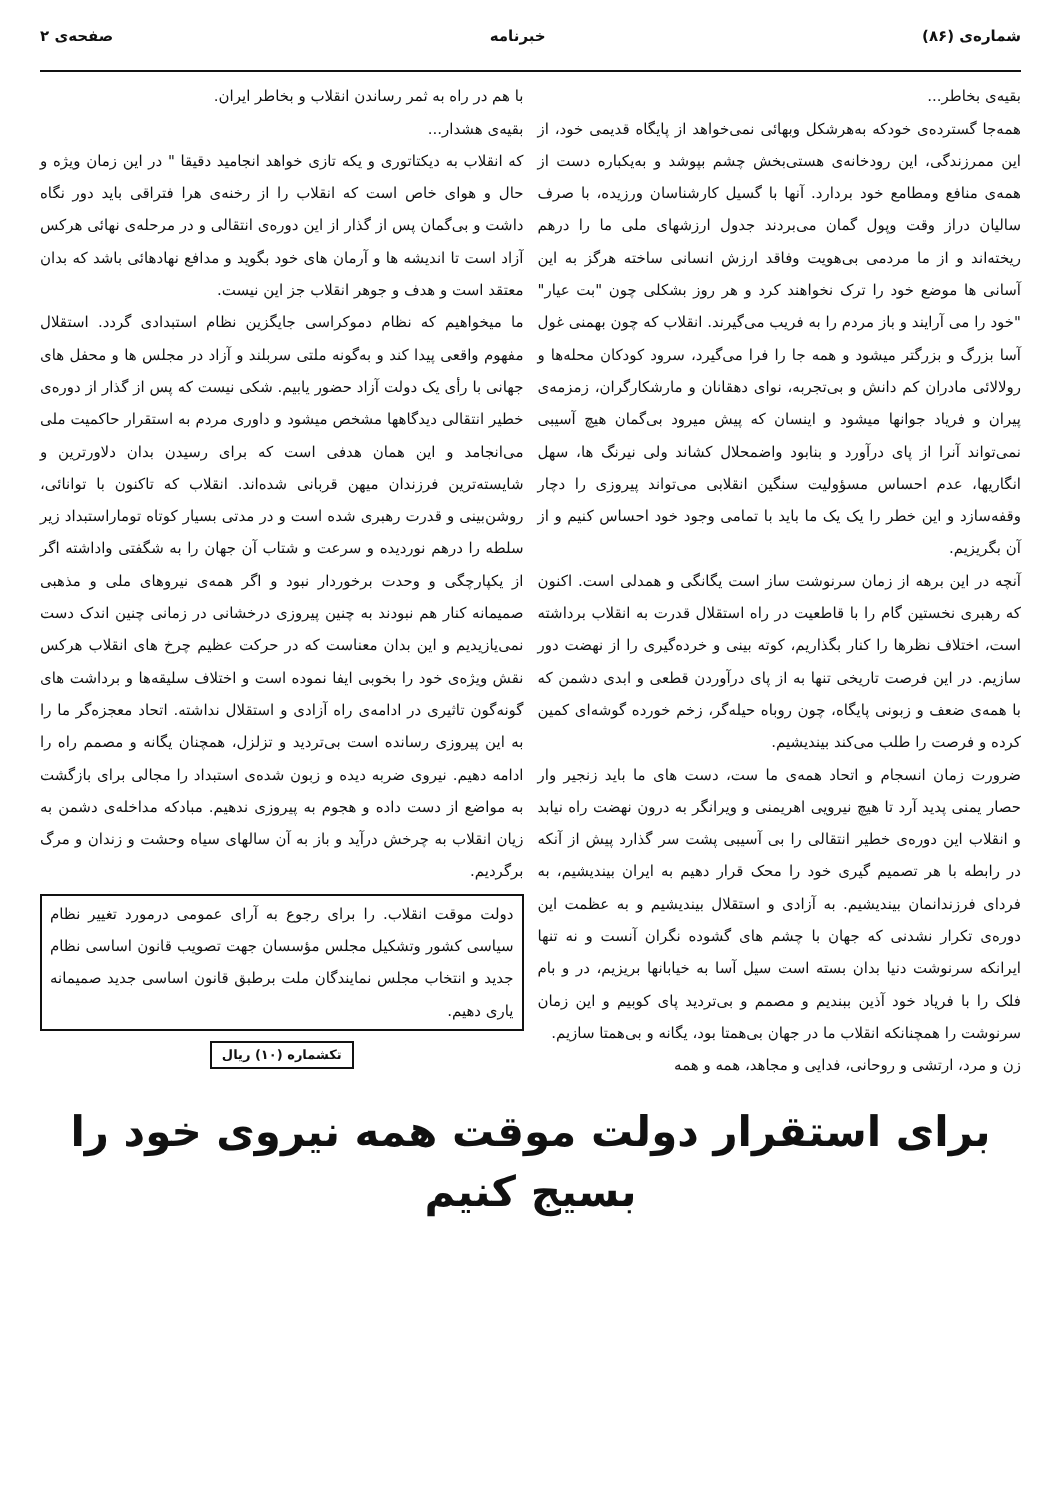شماره‌ی (۸۶) خبرنامه صفحه‌ی ۲
بقیه‌ی بخاطر...
همه‌جا گسترده‌ی خودکه به‌هرشکل وبهائی نمی‌خواهد از پایگاه قدیمی خود، از این ممرزندگی، این رودخانه‌ی هستی‌بخش چشم بپوشد و به‌یکباره دست از همه‌ی منافع ومطامع خود بردارد. آنها با گسیل کارشناسان ورزیده، با صرف سالیان دراز وقت وپول گمان می‌بردند جدول ارزشهای ملی ما را درهم ریخته‌اند و از ما مردمی بی‌هویت وفاقد ارزش انسانی ساخته هرگز به این آسانی ها موضع خود را ترک نخواهند کرد و هر روز بشکلی چون "بت عیار" "خود را می آرایند و باز مردم را به فریب می‌گیرند. انقلاب که چون بهمنی غول آسا بزرگ و بزرگتر میشود و همه جا را فرا می‌گیرد، سرود کودکان محله‌ها و رولالائی مادران کم دانش و بی‌تجربه، نوای دهقانان و مارشکارگران، زمزمه‌ی پیران و فریاد جوانها میشود و اینسان که پیش میرود بی‌گمان هیچ آسیبی نمی‌تواند آنرا از پای درآورد و بنابود واضمحلال کشاند ولی نیرنگ ها، سهل انگاریها، عدم احساس مسؤولیت سنگین انقلابی می‌تواند پیروزی را دچار وقفه‌سازد و این خطر را یک یک ما باید با تمامی وجود خود احساس کنیم و از آن بگریزیم.
آنچه در این برهه از زمان سرنوشت ساز است یگانگی و همدلی است. اکنون که رهبری نخستین گام را با قاطعیت در راه استقلال قدرت به انقلاب برداشته است، اختلاف نظرها را کنار بگذاریم، کوته بینی و خرده‌گیری را از نهضت دور سازیم. در این فرصت تاریخی تنها به از پای درآوردن قطعی و ابدی دشمن که با همه‌ی ضعف و زبونی پایگاه، چون روباه حیله‌گر، زخم خورده گوشه‌ای کمین کرده و فرصت را طلب می‌کند بیندیشیم.
ضرورت زمان انسجام و اتحاد همه‌ی ما ست، دست های ما باید زنجیر وار حصار یمنی پدید آرد تا هیچ نیرویی اهریمنی و ویرانگر به درون نهضت راه نیابد و انقلاب این دوره‌ی خطیر انتقالی را بی آسیبی پشت سر گذارد پیش از آنکه در رابطه با هر تصمیم گیری خود را محک قرار دهیم به ایران بیندیشیم، به فردای فرزندانمان بیندیشیم. به آزادی و استقلال بیندیشیم و به عظمت این دوره‌ی تکرار نشدنی که جهان با چشم های گشوده نگران آنست و نه تنها ایرانکه سرنوشت دنیا بدان بسته است سیل آسا به خیابانها بریزیم، در و بام فلک را با فریاد خود آذین ببندیم و مصمم و بی‌تردید پای کوبیم و این زمان سرنوشت را همچنانکه انقلاب ما در جهان بی‌همتا بود، یگانه و بی‌همتا سازیم.
زن و مرد، ارتشی و روحانی، فدایی و مجاهد، همه و همه
با هم در راه به ثمر رساندن انقلاب و بخاطر ایران.
بقیه‌ی هشدار...
که انقلاب به دیکتاتوری و یکه تازی خواهد انجامید دقیقا " در این زمان ویژه و حال و هوای خاص است که انقلاب را از رخنه‌ی هرا فتراقی باید دور نگاه داشت و بی‌گمان پس از گذار از این دوره‌ی انتقالی و در مرحله‌ی نهائی هرکس آزاد است تا اندیشه ها و آرمان های خود بگوید و مدافع نهادهائی باشد که بدان معتقد است و هدف و جوهر انقلاب جز این نیست.
ما میخواهیم که نظام دموکراسی جایگزین نظام استبدادی گردد. استقلال مفهوم واقعی پیدا کند و به‌گونه ملتی سربلند و آزاد در مجلس ها و محفل های جهانی با رأی یک دولت آزاد حضور یابیم. شکی نیست که پس از گذار از دوره‌ی خطیر انتقالی دیدگاهها مشخص میشود و داوری مردم به استقرار حاکمیت ملی می‌انجامد و این همان هدفی است که برای رسیدن بدان دلاورترین و شایسته‌ترین فرزندان میهن قربانی شده‌اند. انقلاب که تاکنون با توانائی، روشن‌بینی و قدرت رهبری شده است و در مدتی بسیار کوتاه توماراستبداد زیر سلطه را درهم نوردیده و سرعت و شتاب آن جهان را به شگفتی واداشته اگر از یکپارچگی و وحدت برخوردار نبود و اگر همه‌ی نیروهای ملی و مذهبی صمیمانه کنار هم نبودند به چنین پیروزی درخشانی در زمانی چنین اندک دست نمی‌یازیدیم و این بدان معناست که در حرکت عظیم چرخ های انقلاب هرکس نقش ویژه‌ی خود را بخوبی ایفا نموده است و اختلاف سلیقه‌ها و برداشت های گونه‌گون تاثیری در ادامه‌ی راه آزادی و استقلال نداشته. اتحاد معجزه‌گر ما را به این پیروزی رسانده است بی‌تردید و تزلزل، همچنان یگانه و مصمم راه را ادامه دهیم. نیروی ضربه دیده و زبون شده‌ی استبداد را مجالی برای بازگشت به مواضع از دست داده و هجوم به پیروزی ندهیم. مبادکه مداخله‌ی دشمن به زیان انقلاب به چرخش درآید و باز به آن سالهای سیاه وحشت و زندان و مرگ برگردیم.
دولت موقت انقلاب. را برای رجوع به آرای عمومی درمورد تغییر نظام سیاسی کشور وتشکیل مجلس مؤسسان جهت تصویب قانون اساسی نظام جدید و انتخاب مجلس نمایندگان ملت برطبق قانون اساسی جدید صمیمانه یاری دهیم.
تکشماره (۱۰) ریال
برای استقرار دولت موقت همه نیروی خود را بسیج کنیم